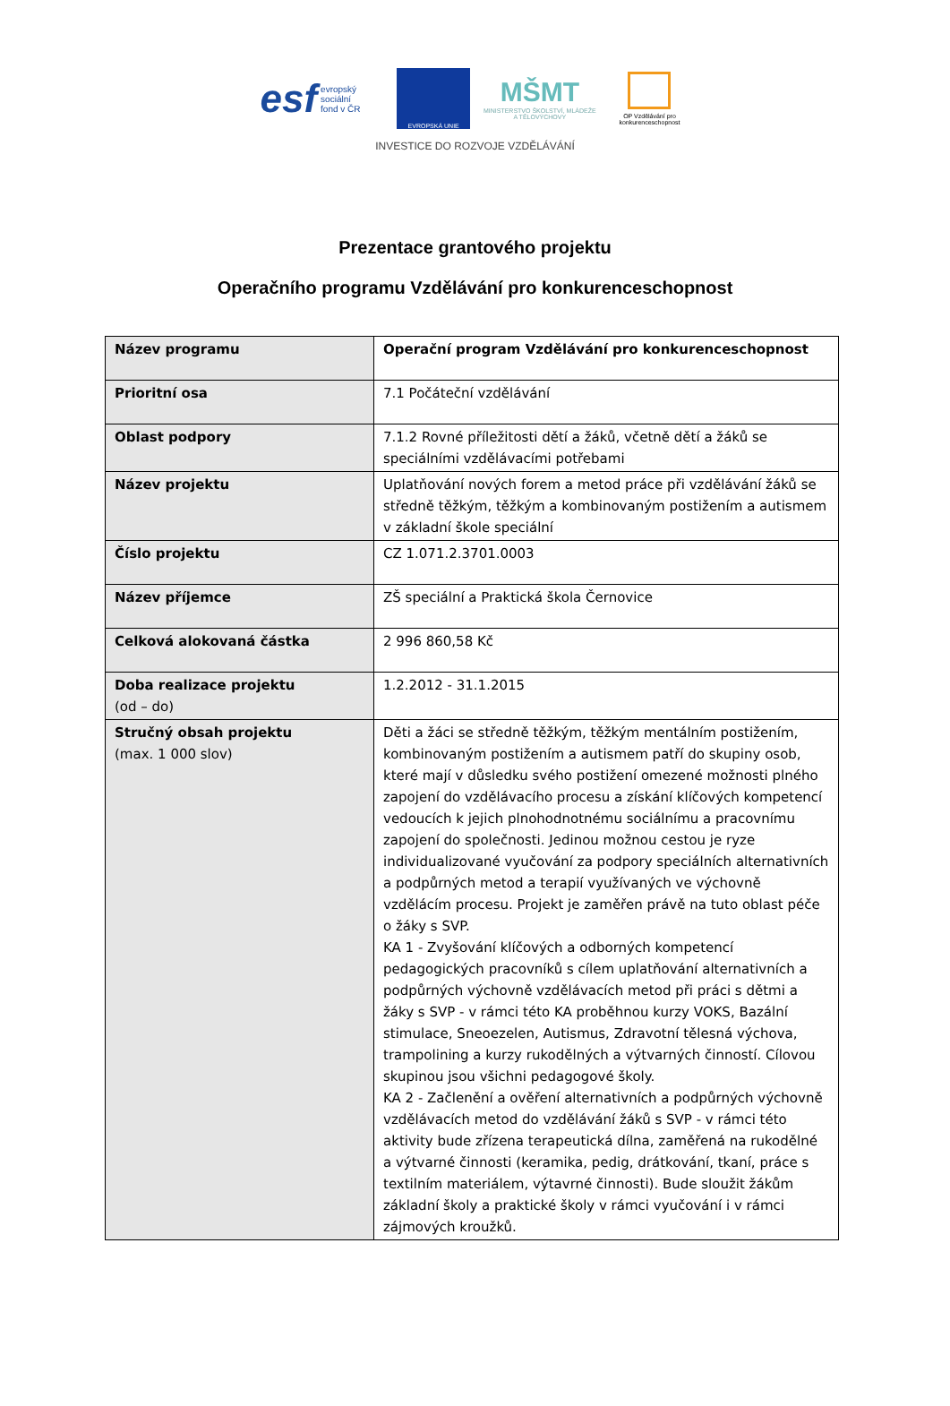esf evropský
sociální
fond v ČR
EVROPSKÁ UNIE
MŠMT
MINISTERSTVO ŠKOLSTVÍ, MLÁDEŽE A TĚLOVÝCHOVY
OP Vzdělávání pro konkurenceschopnost
INVESTICE DO ROZVOJE VZDĚLÁVÁNÍ
Prezentace grantového projektu
Operačního programu Vzdělávání pro konkurenceschopnost
| Název programu | Operační program Vzdělávání pro konkurenceschopnost |
| Prioritní osa | 7.1 Počáteční vzdělávání |
| Oblast podpory | 7.1.2 Rovné příležitosti dětí a žáků, včetně dětí a žáků se speciálními vzdělávacími potřebami |
| Název projektu | Uplatňování nových forem a metod práce při vzdělávání žáků se středně těžkým, těžkým a kombinovaným postižením a autismem v základní škole speciální |
| Číslo projektu | CZ 1.071.2.3701.0003 |
| Název příjemce | ZŠ speciální a Praktická škola Černovice |
| Celková alokovaná částka | 2 996 860,58 Kč |
| Doba realizace projektu (od – do) | 1.2.2012 - 31.1.2015 |
| Stručný obsah projektu (max. 1 000 slov) | Děti a žáci se středně těžkým, těžkým mentálním postižením, kombinovaným postižením a autismem patří do skupiny osob, které mají v důsledku svého postižení omezené možnosti plného zapojení do vzdělávacího procesu a získání klíčových kompetencí vedoucích k jejich plnohodnotnému sociálnímu a pracovnímu zapojení do společnosti. Jedinou možnou cestou je ryze individualizované vyučování za podpory speciálních alternativních a podpůrných metod a terapií využívaných ve výchovně vzdělácím procesu. Projekt je zaměřen právě na tuto oblast péče o žáky s SVP. KA 1 - Zvyšování klíčových a odborných kompetencí pedagogických pracovníků s cílem uplatňování alternativních a podpůrných výchovně vzdělávacích metod při práci s dětmi a žáky s SVP - v rámci této KA proběhnou kurzy VOKS, Bazální stimulace, Sneoezelen, Autismus, Zdravotní tělesná výchova, trampolining a kurzy rukodělných a výtvarných činností. Cílovou skupinou jsou všichni pedagogové školy. KA 2 - Začlenění a ověření alternativních a podpůrných výchovně vzdělávacích metod do vzdělávání žáků s SVP - v rámci této aktivity bude zřízena terapeutická dílna, zaměřená na rukodělné a výtvarné činnosti (keramika, pedig, drátkování, tkaní, práce s textilním materiálem, výtavrné činnosti). Bude sloužit žákům základní školy a praktické školy v rámci vyučování i v rámci zájmových kroužků. |